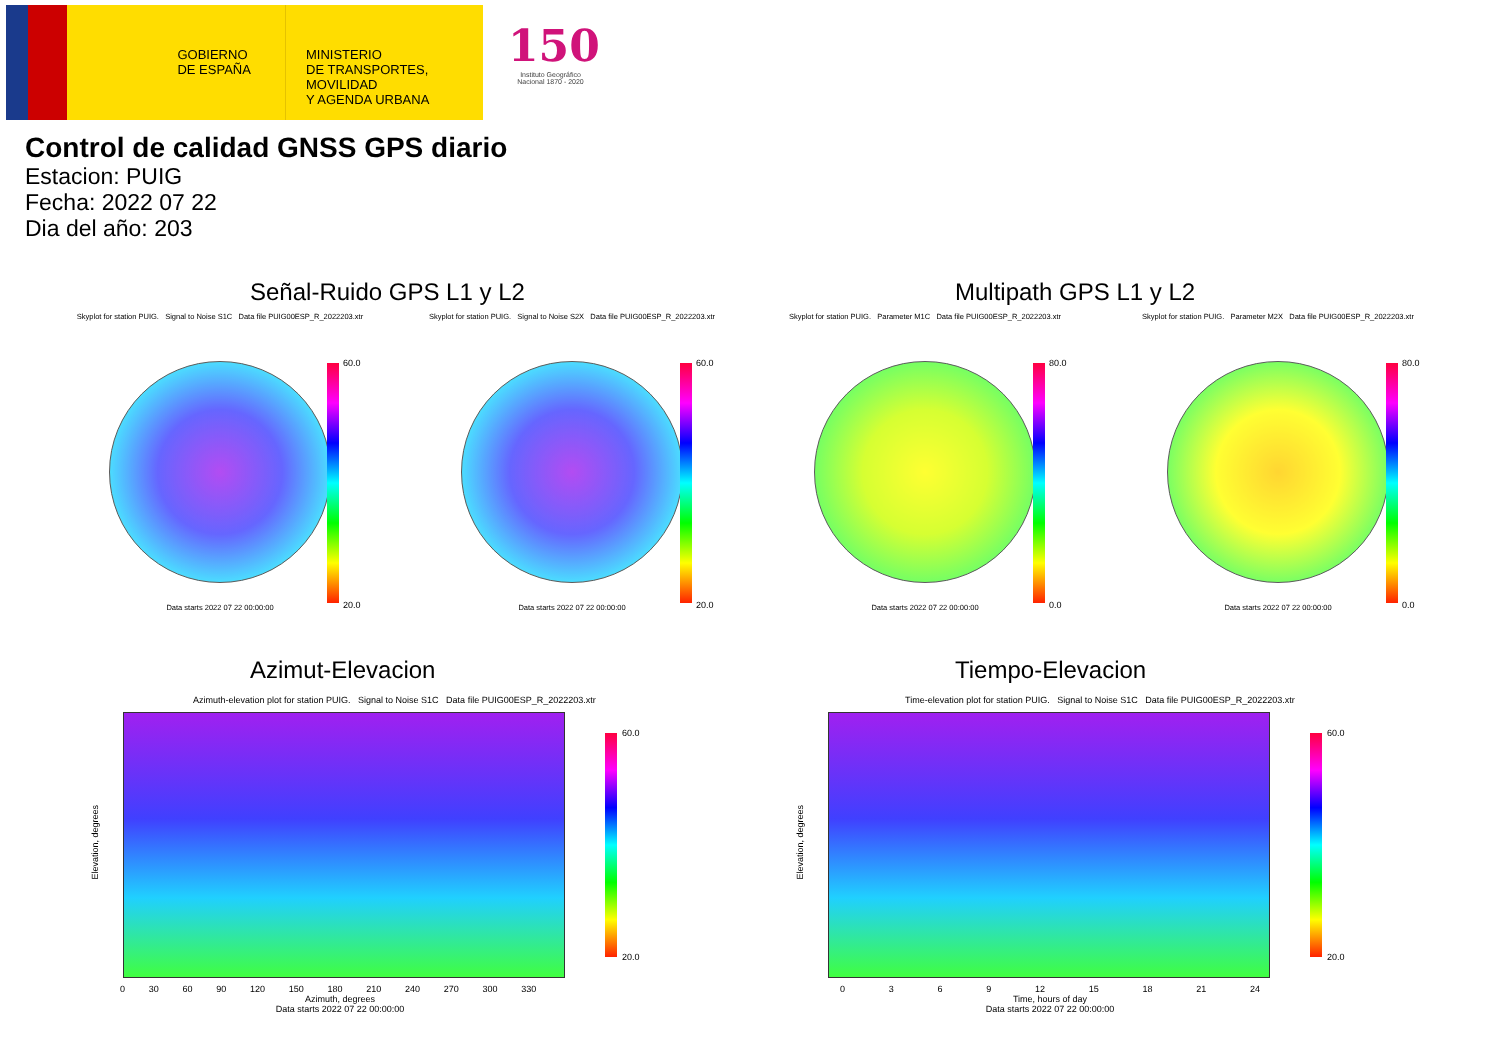GOBIERNO
DE ESPAÑA
MINISTERIO
DE TRANSPORTES, MOVILIDAD
Y AGENDA URBANA
150
Instituto Geográfico
Nacional 1870 - 2020
Control de calidad GNSS GPS diario
Estacion: PUIG
Fecha: 2022 07 22
Dia del año: 203
Señal-Ruido GPS L1 y L2 Multipath GPS L1 y L2
Skyplot for station PUIG. Signal to Noise S1C Data file PUIG00ESP_R_2022203.xtr
Data starts 2022 07 22 00:00:00
60.0
20.0
Skyplot for station PUIG. Signal to Noise S2X Data file PUIG00ESP_R_2022203.xtr
Data starts 2022 07 22 00:00:00
60.0
20.0
Skyplot for station PUIG. Parameter M1C Data file PUIG00ESP_R_2022203.xtr
Data starts 2022 07 22 00:00:00
80.0
0.0
Skyplot for station PUIG. Parameter M2X Data file PUIG00ESP_R_2022203.xtr
Data starts 2022 07 22 00:00:00
80.0
0.0
Azimut-Elevacion Tiempo-Elevacion
Azimuth-elevation plot for station PUIG. Signal to Noise S1C Data file PUIG00ESP_R_2022203.xtr
0 30 60 90 120 150 180 210 240 270 300 330
Azimuth, degrees
Data starts 2022 07 22 00:00:00
Elevation, degrees
60.0
20.0
Time-elevation plot for station PUIG. Signal to Noise S1C Data file PUIG00ESP_R_2022203.xtr
0 3 6 9 12 15 18 21 24
Time, hours of day
Data starts 2022 07 22 00:00:00
Elevation, degrees
60.0
20.0